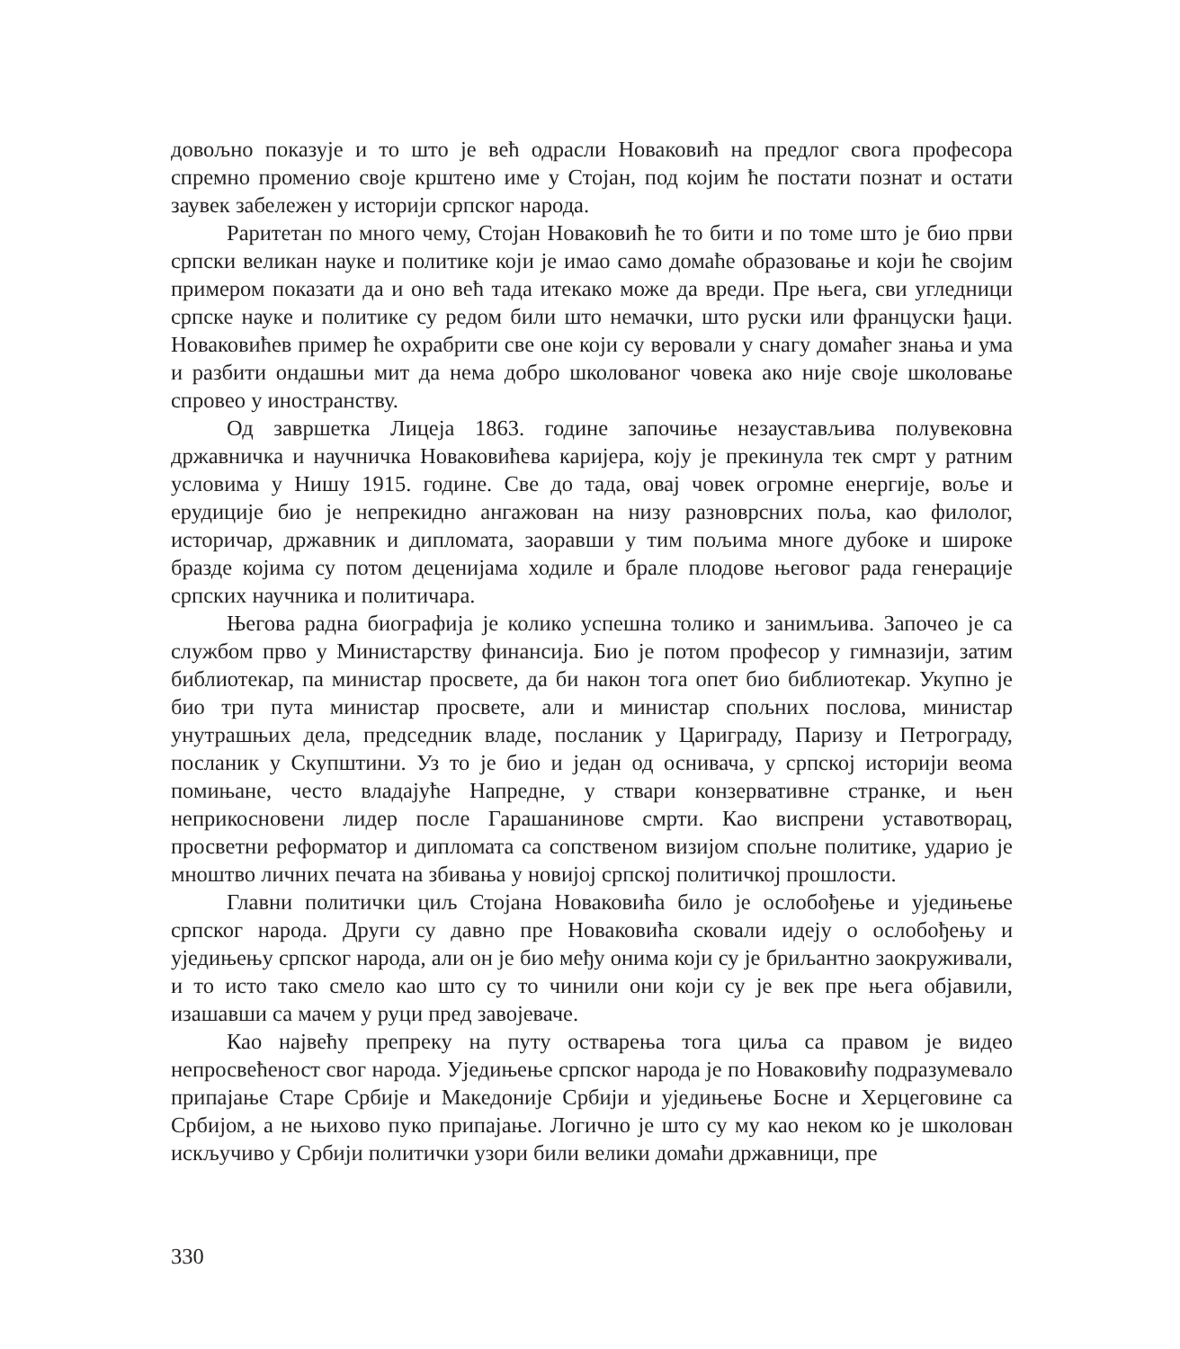довољно показује и то што је већ одрасли Новаковић на предлог свога професора спремно променио своје крштено име у Стојан, под којим ће постати познат и остати заувек забележен у историји српског народа.
Раритетан по много чему, Стојан Новаковић ће то бити и по томе што је био први српски великан науке и политике који је имао само домаће образовање и који ће својим примером показати да и оно већ тада итекако може да вреди. Пре њега, сви угледници српске науке и политике су редом били што немачки, што руски или француски ђаци. Новаковићев пример ће охрабрити све оне који су веровали у снагу домаћег знања и ума и разбити ондашњи мит да нема добро школованог човека ако није своје школовање спровео у иностранству.
Од завршетка Лицеја 1863. године започиње незаустављива полувековна државничка и научничка Новаковићева каријера, коју је прекинула тек смрт у ратним условима у Нишу 1915. године. Све до тада, овај човек огромне енергије, воље и ерудиције био је непрекидно ангажован на низу разноврсних поља, као филолог, историчар, државник и дипломата, заоравши у тим пољима многе дубоке и широке бразде којима су потом деценијама ходиле и брале плодове његовог рада генерације српских научника и политичара.
Његова радна биографија је колико успешна толико и занимљива. Започео је са службом прво у Министарству финансија. Био је потом професор у гимназији, затим библиотекар, па министар просвете, да би након тога опет био библиотекар. Укупно је био три пута министар просвете, али и министар спољних послова, министар унутрашњих дела, председник владе, посланик у Цариграду, Паризу и Петрограду, посланик у Скупштини. Уз то је био и један од оснивача, у српској историји веома помињане, често владајуће Напредне, у ствари конзервативне странке, и њен неприкосновени лидер после Гарашанинове смрти. Као виспрени уставотворац, просветни реформатор и дипломата са сопственом визијом спољне политике, ударио је мноштво личних печата на збивања у новијој српској политичкој прошлости.
Главни политички циљ Стојана Новаковића било је ослобођење и уједињење српског народа. Други су давно пре Новаковића сковали идеју о ослобођењу и уједињењу српског народа, али он је био међу онима који су је бриљантно заокруживали, и то исто тако смело као што су то чинили они који су је век пре њега објавили, изашавши са мачем у руци пред завојеваче.
Као највећу препреку на путу остварења тога циља са правом је видео непросвећеност свог народа. Уједињење српског народа је по Новаковићу подразумевало припајање Старе Србије и Македоније Србији и уједињење Босне и Херцеговине са Србијом, а не њихово пуко припајање. Логично је што су му као неком ко је школован искључиво у Србији политички узори били велики домаћи државници, пре
330